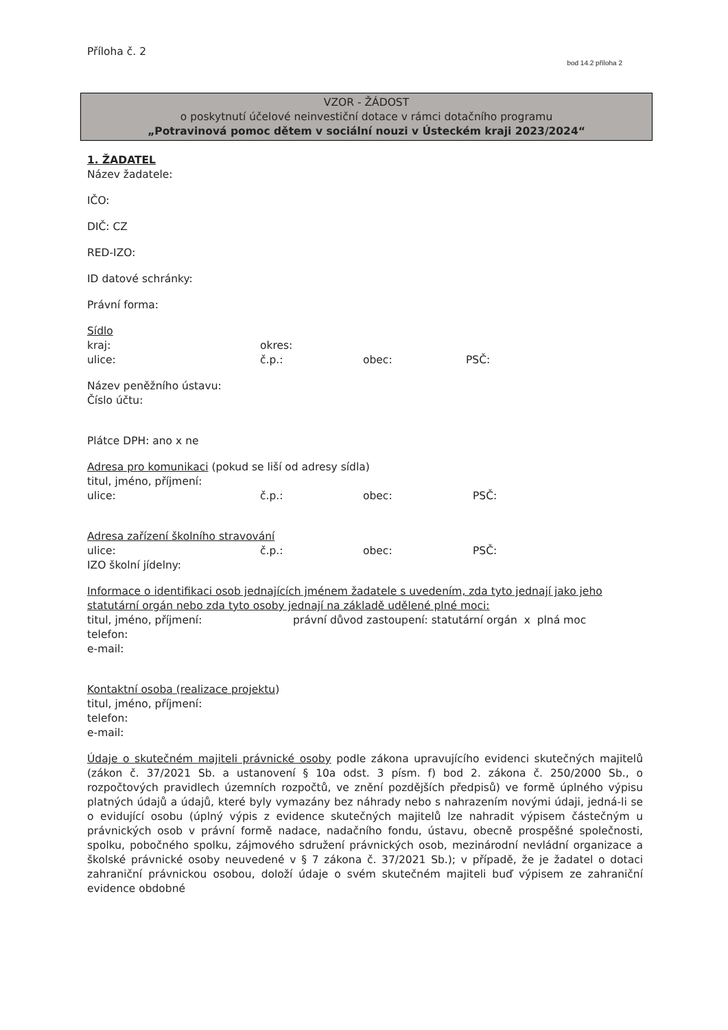Příloha č. 2 bod 14.2 příloha 2
VZOR - ŽÁDOST
o poskytnutí účelové neinvestiční dotace v rámci dotačního programu
„Potravinová pomoc dětem v sociální nouzi v Ústeckém kraji 2023/2024“
1. ŽADATEL
Název žadatele:
IČO:
DIČ: CZ
RED-IZO:
ID datové schránky:
Právní forma:
Sídlo
kraj: okres:
ulice: č.p.: obec: PSČ:
Název peněžního ústavu:
Číslo účtu:
Plátce DPH: ano x ne
Adresa pro komunikaci (pokud se liší od adresy sídla)
titul, jméno, příjmení:
ulice: č.p.: obec: PSČ:
Adresa zařízení školního stravování
ulice: č.p.: obec: PSČ:
IZO školní jídelny:
Informace o identifikaci osob jednajících jménem žadatele s uvedením, zda tyto jednají jako jeho statutární orgán nebo zda tyto osoby jednají na základě udělené plné moci:
titul, jméno, příjmení: právní důvod zastoupení: statutární orgán x plná moc
telefon:
e-mail:
Kontaktní osoba (realizace projektu)
titul, jméno, příjmení:
telefon:
e-mail:
Údaje o skutečném majiteli právnické osoby podle zákona upravujícího evidenci skutečných majitelů (zákon č. 37/2021 Sb. a ustanovení § 10a odst. 3 písm. f) bod 2. zákona č. 250/2000 Sb., o rozpočtových pravidlech územních rozpočtů, ve znění pozdějších předpisů) ve formě úplného výpisu platných údajů a údajů, které byly vymazány bez náhrady nebo s nahrazením novými údaji, jedná-li se o evidující osobu (úplný výpis z evidence skutečných majitelů lze nahradit výpisem částečným u právnických osob v právní formě nadace, nadačního fondu, ústavu, obecně prospěšné společnosti, spolku, pobočného spolku, zájmového sdružení právnických osob, mezinárodní nevládní organizace a školské právnické osoby neuvedené v § 7 zákona č. 37/2021 Sb.); v případě, že je žadatel o dotaci zahraniční právnickou osobou, doloží údaje o svém skutečném majiteli buď výpisem ze zahraniční evidence obdobné